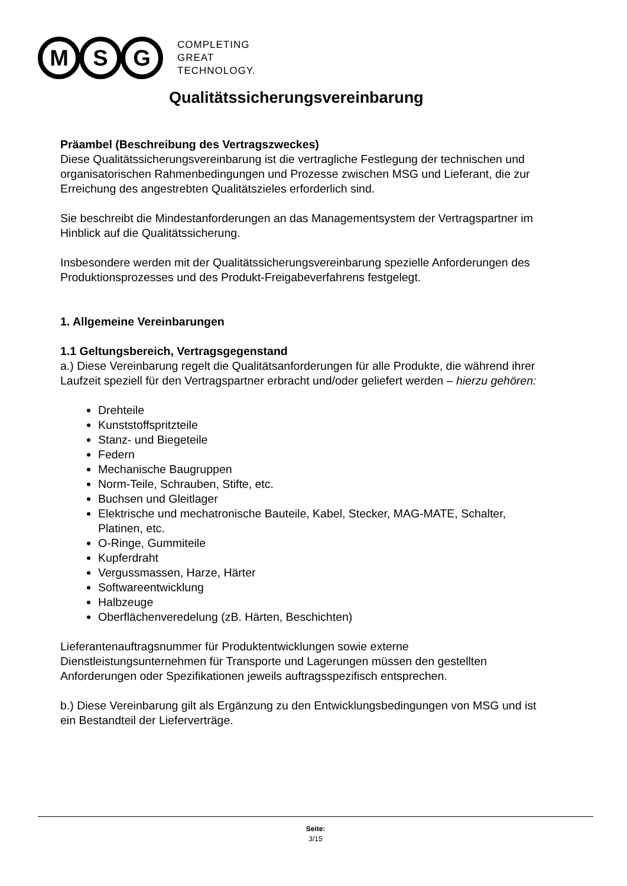M S G
COMPLETING
GREAT
TECHNOLOGY.
Qualitätssicherungsvereinbarung
Präambel (Beschreibung des Vertragszweckes)
Diese Qualitätssicherungsvereinbarung ist die vertragliche Festlegung der technischen und organisatorischen Rahmenbedingungen und Prozesse zwischen MSG und Lieferant, die zur Erreichung des angestrebten Qualitätszieles erforderlich sind.
Sie beschreibt die Mindestanforderungen an das Managementsystem der Vertragspartner im Hinblick auf die Qualitätssicherung.
Insbesondere werden mit der Qualitätssicherungsvereinbarung spezielle Anforderungen des Produktionsprozesses und des Produkt-Freigabeverfahrens festgelegt.
1. Allgemeine Vereinbarungen
1.1 Geltungsbereich, Vertragsgegenstand
a.) Diese Vereinbarung regelt die Qualitätsanforderungen für alle Produkte, die während ihrer Laufzeit speziell für den Vertragspartner erbracht und/oder geliefert werden – hierzu gehören:
Drehteile
Kunststoffspritzteile
Stanz- und Biegeteile
Federn
Mechanische Baugruppen
Norm-Teile, Schrauben, Stifte, etc.
Buchsen und Gleitlager
Elektrische und mechatronische Bauteile, Kabel, Stecker, MAG-MATE, Schalter, Platinen, etc.
O-Ringe, Gummiteile
Kupferdraht
Vergussmassen, Harze, Härter
Softwareentwicklung
Halbzeuge
Oberflächenveredelung (zB. Härten, Beschichten)
Lieferantenauftragsnummer für Produktentwicklungen sowie externe Dienstleistungsunternehmen für Transporte und Lagerungen müssen den gestellten Anforderungen oder Spezifikationen jeweils auftragsspezifisch entsprechen.
b.) Diese Vereinbarung gilt als Ergänzung zu den Entwicklungsbedingungen von MSG und ist ein Bestandteil der Lieferverträge.
Seite:
3/15